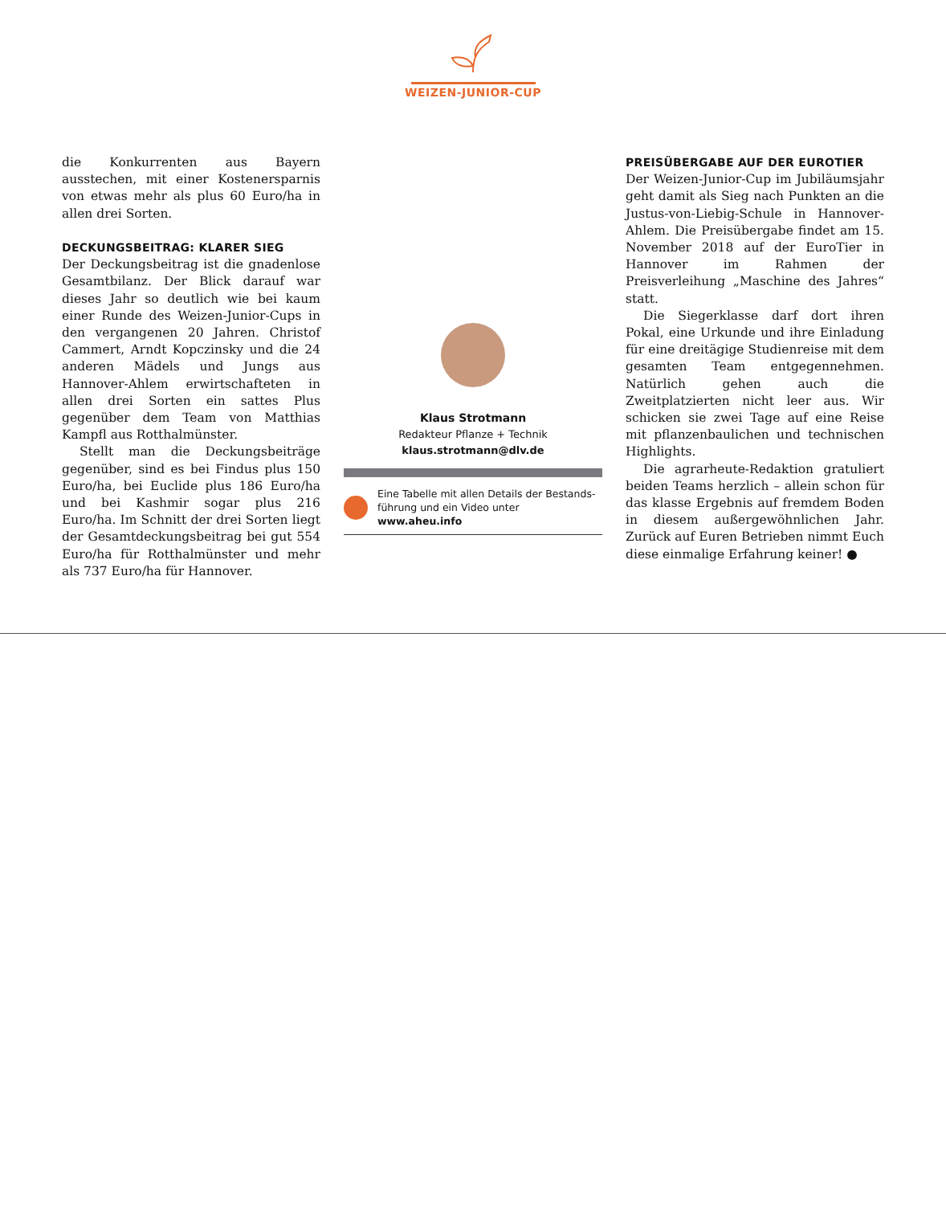WEIZEN-JUNIOR-CUP
die Konkurrenten aus Bayern ausstechen, mit einer Kostenersparnis von etwas mehr als plus 60 Euro/ha in allen drei Sorten.
DECKUNGSBEITRAG: KLARER SIEG
Der Deckungsbeitrag ist die gnadenlose Gesamtbilanz. Der Blick darauf war dieses Jahr so deutlich wie bei kaum einer Runde des Weizen-Junior-Cups in den vergangenen 20 Jahren. Christof Cammert, Arndt Kopczinsky und die 24 anderen Mädels und Jungs aus Hannover-Ahlem erwirtschafteten in allen drei Sorten ein sattes Plus gegenüber dem Team von Matthias Kampfl aus Rotthalmünster.
Stellt man die Deckungsbeiträge gegenüber, sind es bei Findus plus 150 Euro/ha, bei Euclide plus 186 Euro/ha und bei Kashmir sogar plus 216 Euro/ha. Im Schnitt der drei Sorten liegt der Gesamtdeckungsbeitrag bei gut 554 Euro/ha für Rotthalmünster und mehr als 737 Euro/ha für Hannover.
Klaus Strotmann
Redakteur Pflanze + Technik
klaus.strotmann@dlv.de
Eine Tabelle mit allen Details der Bestands-führung und ein Video unter www.aheu.info
PREISÜBERGABE AUF DER EUROTIER
Der Weizen-Junior-Cup im Jubiläumsjahr geht damit als Sieg nach Punkten an die Justus-von-Liebig-Schule in Hannover-Ahlem. Die Preisübergabe findet am 15. November 2018 auf der EuroTier in Hannover im Rahmen der Preisverleihung „Maschine des Jahres“ statt.
Die Siegerklasse darf dort ihren Pokal, eine Urkunde und ihre Einladung für eine dreitägige Studienreise mit dem gesamten Team entgegennehmen. Natürlich gehen auch die Zweitplatzierten nicht leer aus. Wir schicken sie zwei Tage auf eine Reise mit pflanzenbaulichen und technischen Highlights.
Die agrarheute-Redaktion gratuliert beiden Teams herzlich – allein schon für das klasse Ergebnis auf fremdem Boden in diesem außergewöhnlichen Jahr. Zurück auf Euren Betrieben nimmt Euch diese einmalige Erfahrung keiner! ●